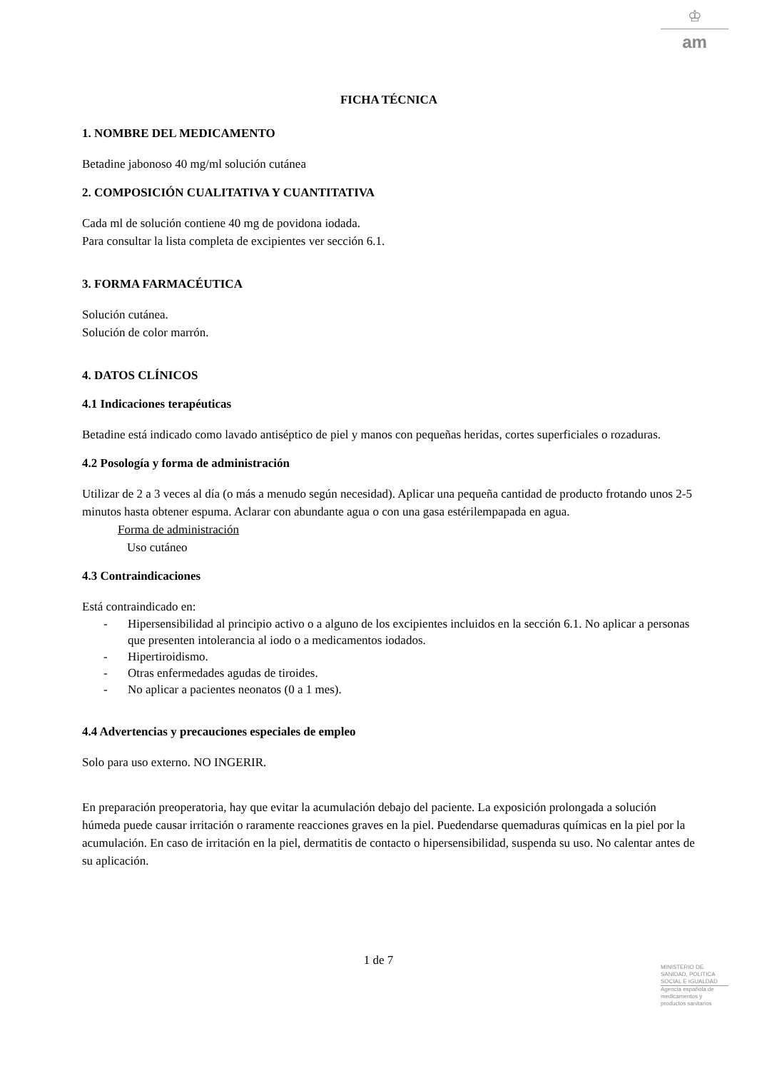♔
am
FICHA TÉCNICA
1. NOMBRE DEL MEDICAMENTO
Betadine jabonoso 40 mg/ml solución cutánea
2. COMPOSICIÓN CUALITATIVA Y CUANTITATIVA
Cada ml de solución contiene 40 mg de povidona iodada.
Para consultar la lista completa de excipientes ver sección 6.1.
3. FORMA FARMACÉUTICA
Solución cutánea.
Solución de color marrón.
4. DATOS CLÍNICOS
4.1 Indicaciones terapéuticas
Betadine está indicado como lavado antiséptico de piel y manos con pequeñas heridas, cortes superficiales o rozaduras.
4.2 Posología y forma de administración
Utilizar de 2 a 3 veces al día (o más a menudo según necesidad). Aplicar una pequeña cantidad de producto frotando unos 2-5 minutos hasta obtener espuma. Aclarar con abundante agua o con una gasa estérilempapada en agua.
Forma de administración
Uso cutáneo
4.3 Contraindicaciones
Está contraindicado en:
- Hipersensibilidad al principio activo o a alguno de los excipientes incluidos en la sección 6.1. No aplicar a personas que presenten intolerancia al iodo o a medicamentos iodados.
- Hipertiroidismo.
- Otras enfermedades agudas de tiroides.
- No aplicar a pacientes neonatos (0 a 1 mes).
4.4 Advertencias y precauciones especiales de empleo
Solo para uso externo. NO INGERIR.
En preparación preoperatoria, hay que evitar la acumulación debajo del paciente. La exposición prolongada a solución húmeda puede causar irritación o raramente reacciones graves en la piel. Puedendarse quemaduras químicas en la piel por la acumulación. En caso de irritación en la piel, dermatitis de contacto o hipersensibilidad, suspenda su uso. No calentar antes de su aplicación.
1 de 7
MINISTERIO DE
SANIDAD, POLITICA
SOCIAL E IGUALDAD
Agencia española de
medicamentos y
productos sanitarios